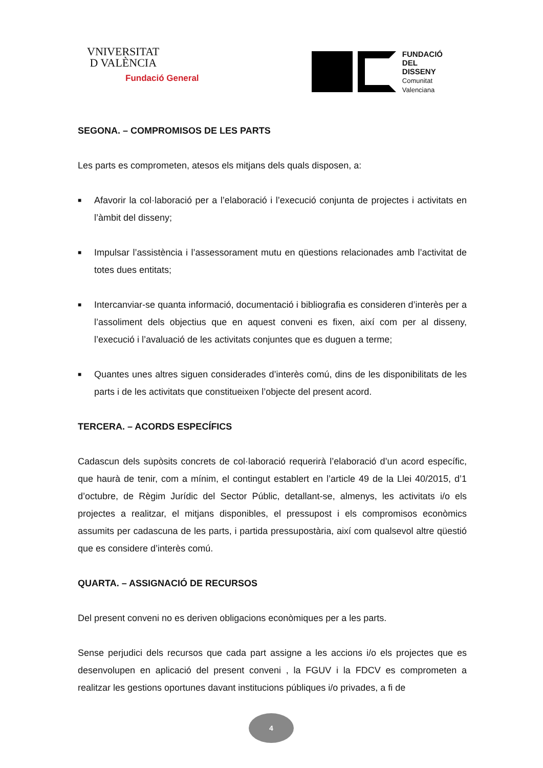VNIVERSITAT
D VALÈNCIA
Fundació General
FUNDACIÓ
DEL
DISSENY
Comunitat
Valenciana
SEGONA. – COMPROMISOS DE LES PARTS
Les parts es comprometen, atesos els mitjans dels quals disposen, a:
■ Afavorir la col·laboració per a l’elaboració i l’execució conjunta de projectes i activitats en l’àmbit del disseny;
■ Impulsar l’assistència i l’assessorament mutu en qüestions relacionades amb l’activitat de totes dues entitats;
■ Intercanviar-se quanta informació, documentació i bibliografia es consideren d’interès per a l’assoliment dels objectius que en aquest conveni es fixen, així com per al disseny, l’execució i l’avaluació de les activitats conjuntes que es duguen a terme;
■ Quantes unes altres siguen considerades d’interès comú, dins de les disponibilitats de les parts i de les activitats que constitueixen l’objecte del present acord.
TERCERA. – ACORDS ESPECÍFICS
Cadascun dels supòsits concrets de col·laboració requerirà l’elaboració d’un acord específic, que haurà de tenir, com a mínim, el contingut establert en l’article 49 de la Llei 40/2015, d’1 d’octubre, de Règim Jurídic del Sector Públic, detallant-se, almenys, les activitats i/o els projectes a realitzar, el mitjans disponibles, el pressupost i els compromisos econòmics assumits per cadascuna de les parts, i partida pressupostària, així com qualsevol altre qüestió que es considere d’interès comú.
QUARTA. – ASSIGNACIÓ DE RECURSOS
Del present conveni no es deriven obligacions econòmiques per a les parts.
Sense perjudici dels recursos que cada part assigne a les accions i/o els projectes que es desenvolupen en aplicació del present conveni , la FGUV i la FDCV es comprometen a realitzar les gestions oportunes davant institucions públiques i/o privades, a fi de
4